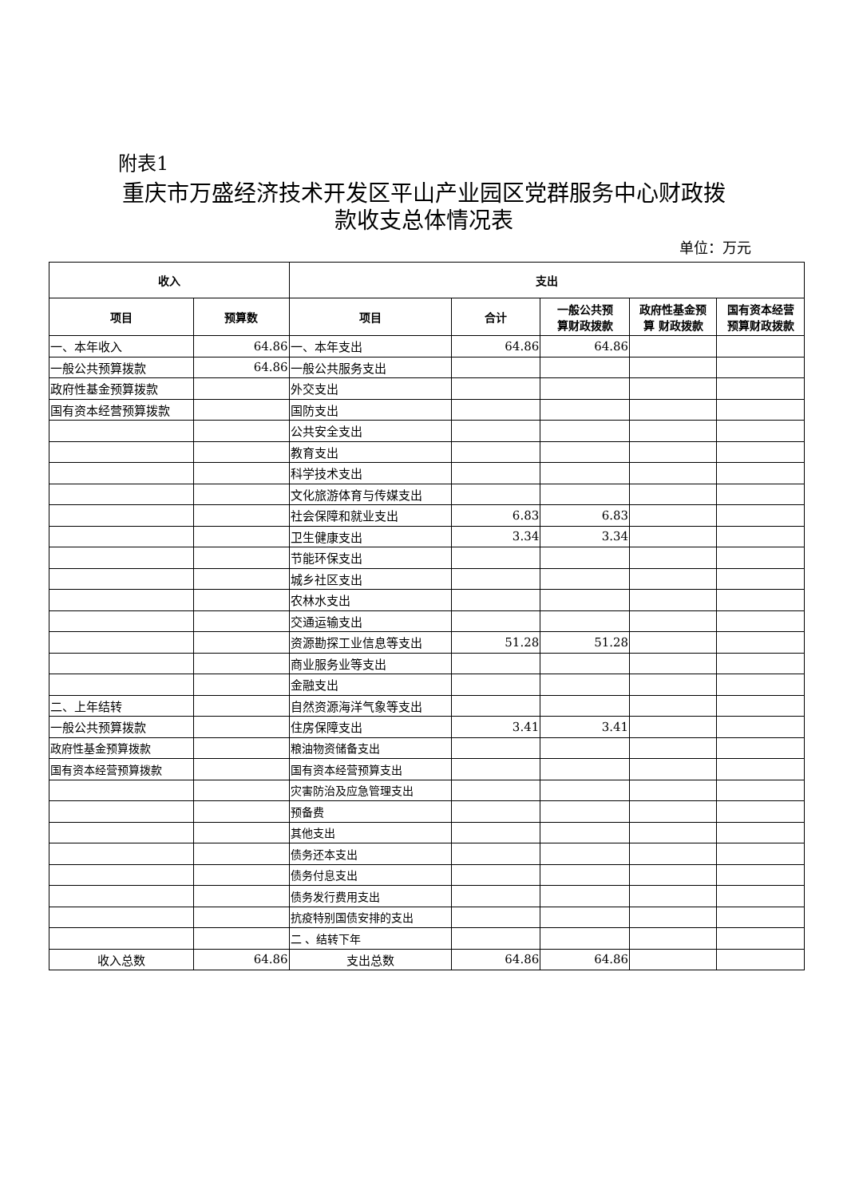附表1
重庆市万盛经济技术开发区平山产业园区党群服务中心财政拨款收支总体情况表
单位：万元
| 收入 | | 支出 | | | | |
| --- | --- | --- | --- | --- | --- | --- |
| 项目 | 预算数 | 项目 | 合计 | 一般公共预 算财政拨款 | 政府性基金预 算 财政拨款 | 国有资本经营 预算财政拨款 |
| 一、本年收入 | 64.86 | 一、本年支出 | 64.86 | 64.86 | | |
| 一般公共预算拨款 | 64.86 | 一般公共服务支出 | | | | |
| 政府性基金预算拨款 | | 外交支出 | | | | |
| 国有资本经营预算拨款 | | 国防支出 | | | | |
| | | 公共安全支出 | | | | |
| | | 教育支出 | | | | |
| | | 科学技术支出 | | | | |
| | | 文化旅游体育与传媒支出 | | | | |
| | | 社会保障和就业支出 | 6.83 | 6.83 | | |
| | | 卫生健康支出 | 3.34 | 3.34 | | |
| | | 节能环保支出 | | | | |
| | | 城乡社区支出 | | | | |
| | | 农林水支出 | | | | |
| | | 交通运输支出 | | | | |
| | | 资源勘探工业信息等支出 | 51.28 | 51.28 | | |
| | | 商业服务业等支出 | | | | |
| | | 金融支出 | | | | |
| 二、上年结转 | | 自然资源海洋气象等支出 | | | | |
| 一般公共预算拨款 | | 住房保障支出 | 3.41 | 3.41 | | |
| 政府性基金预算拨款 | | 粮油物资储备支出 | | | | |
| 国有资本经营预算拨款 | | 国有资本经营预算支出 | | | | |
| | | 灾害防治及应急管理支出 | | | | |
| | | 预备费 | | | | |
| | | 其他支出 | | | | |
| | | 债务还本支出 | | | | |
| | | 债务付息支出 | | | | |
| | | 债务发行费用支出 | | | | |
| | | 抗疫特别国债安排的支出 | | | | |
| | | 二 、结转下年 | | | | |
| 收入总数 | 64.86 | 支出总数 | 64.86 | 64.86 | | |